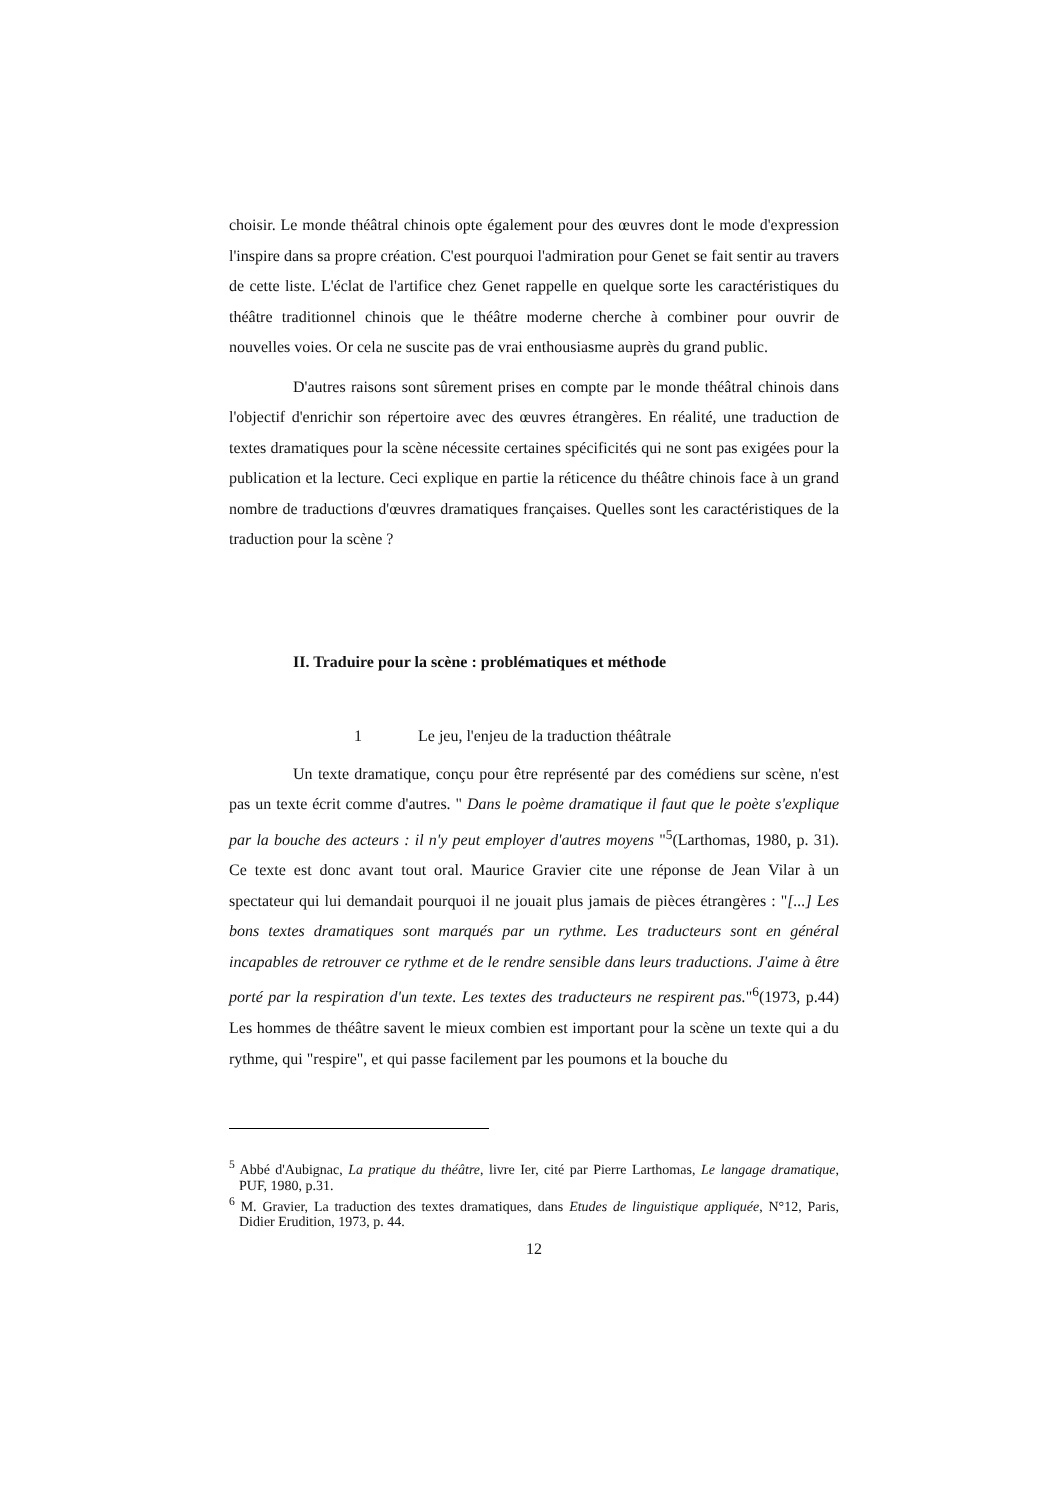choisir. Le monde théâtral chinois opte également pour des œuvres dont le mode d'expression l'inspire dans sa propre création. C'est pourquoi l'admiration pour Genet se fait sentir au travers de cette liste. L'éclat de l'artifice chez Genet rappelle en quelque sorte les caractéristiques du théâtre traditionnel chinois que le théâtre moderne cherche à combiner pour ouvrir de nouvelles voies. Or cela ne suscite pas de vrai enthousiasme auprès du grand public.
D'autres raisons sont sûrement prises en compte par le monde théâtral chinois dans l'objectif d'enrichir son répertoire avec des œuvres étrangères. En réalité, une traduction de textes dramatiques pour la scène nécessite certaines spécificités qui ne sont pas exigées pour la publication et la lecture. Ceci explique en partie la réticence du théâtre chinois face à un grand nombre de traductions d'œuvres dramatiques françaises. Quelles sont les caractéristiques de la traduction pour la scène ?
II. Traduire pour la scène : problématiques et méthode
1 Le jeu, l'enjeu de la traduction théâtrale
Un texte dramatique, conçu pour être représenté par des comédiens sur scène, n'est pas un texte écrit comme d'autres. " Dans le poème dramatique il faut que le poète s'explique par la bouche des acteurs : il n'y peut employer d'autres moyens "<sup>5</sup>(Larthomas, 1980, p. 31). Ce texte est donc avant tout oral. Maurice Gravier cite une réponse de Jean Vilar à un spectateur qui lui demandait pourquoi il ne jouait plus jamais de pièces étrangères : "[...] Les bons textes dramatiques sont marqués par un rythme. Les traducteurs sont en général incapables de retrouver ce rythme et de le rendre sensible dans leurs traductions. J'aime à être porté par la respiration d'un texte. Les textes des traducteurs ne respirent pas."<sup>6</sup>(1973, p.44) Les hommes de théâtre savent le mieux combien est important pour la scène un texte qui a du rythme, qui "respire", et qui passe facilement par les poumons et la bouche du
<sup>5</sup> Abbé d'Aubignac, La pratique du théâtre, livre Ier, cité par Pierre Larthomas, Le langage dramatique, PUF, 1980, p.31.
<sup>6</sup> M. Gravier, La traduction des textes dramatiques, dans Etudes de linguistique appliquée, N°12, Paris, Didier Erudition, 1973, p. 44.
12